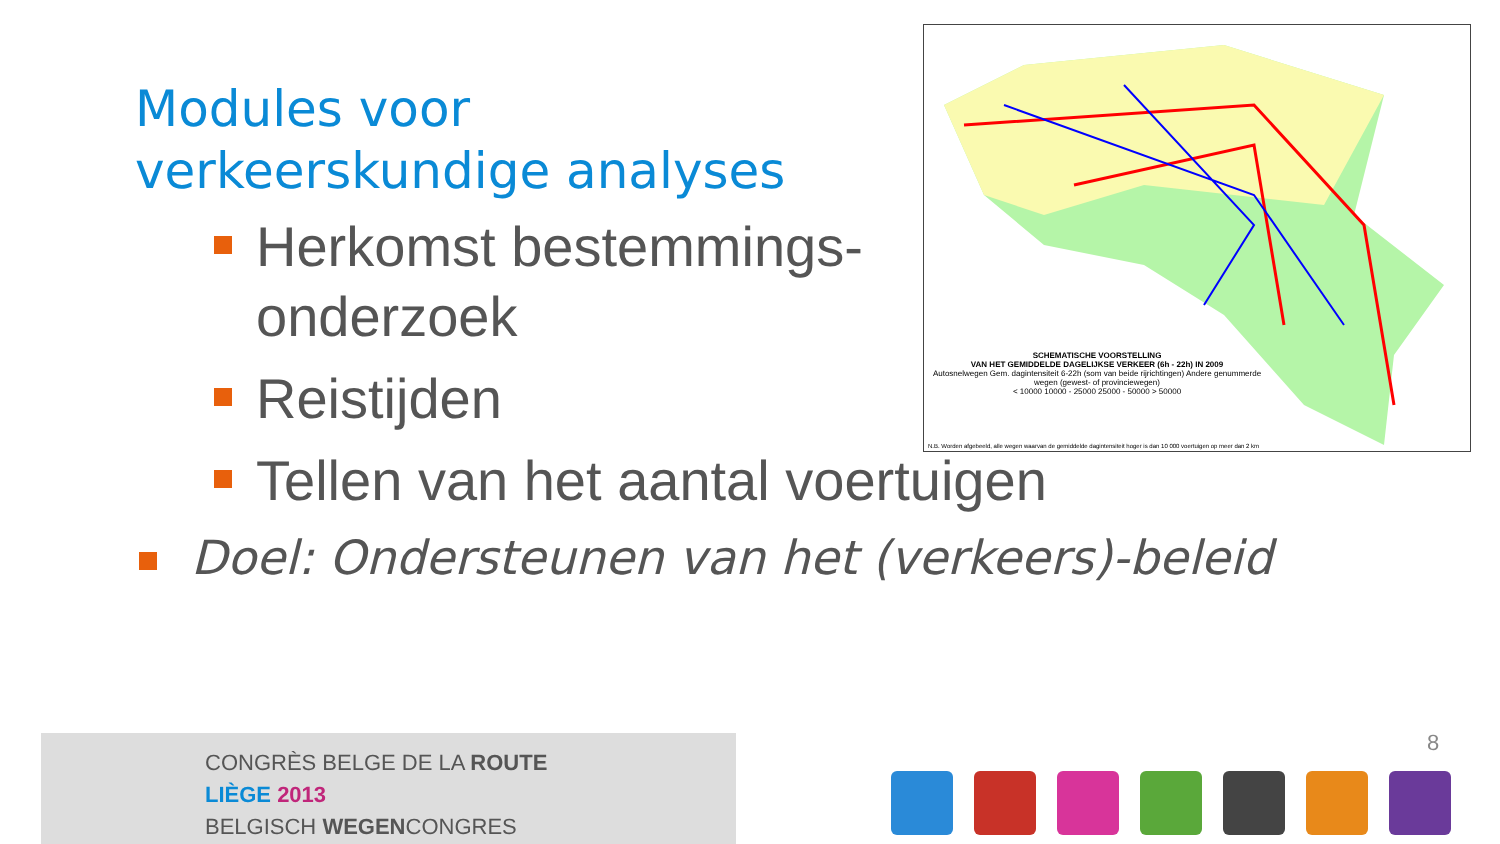Modules voor
verkeerskundige analyses
Herkomst bestemmings-onderzoek
Reistijden
Tellen van het aantal voertuigen
Doel: Ondersteunen van het (verkeers)-beleid
SCHEMATISCHE VOORSTELLING
VAN HET GEMIDDELDE DAGELIJKSE VERKEER (6h - 22h) IN 2009
Autosnelwegen Gem. dagintensiteit 6-22h (som van beide rijrichtingen) Andere genummerde wegen (gewest- of provinciewegen)
< 10000 10000 - 25000 25000 - 50000 > 50000
N.B. Worden afgebeeld, alle wegen waarvan de gemiddelde dagintensiteit hoger is dan 10 000 voertuigen op meer dan 2 km
CONGRÈS BELGE DE LA ROUTE
LIÈGE 2013
BELGISCH WEGENCONGRES
8